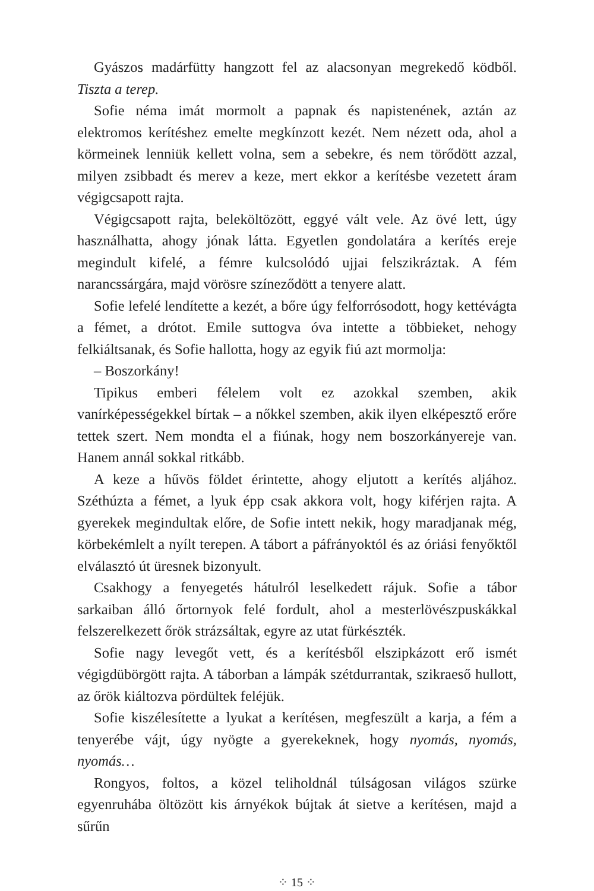Gyászos madárfütty hangzott fel az alacsonyan megrekedő ködből. Tiszta a terep.
Sofie néma imát mormolt a papnak és napistenének, aztán az elektromos kerítéshez emelte megkínzott kezét. Nem nézett oda, ahol a körmeinek lenniük kellett volna, sem a sebekre, és nem törődött azzal, milyen zsibbadt és merev a keze, mert ekkor a kerítésbe vezetett áram végigcsapott rajta.
Végigcsapott rajta, beleköltözött, eggyé vált vele. Az övé lett, úgy használhatta, ahogy jónak látta. Egyetlen gondolatára a kerítés ereje megindult kifelé, a fémre kulcsolódó ujjai felszikráztak. A fém narancssárgára, majd vörösre színeződött a tenyere alatt.
Sofie lefelé lendítette a kezét, a bőre úgy felforrósodott, hogy kettévágta a fémet, a drótot. Emile suttogva óva intette a többieket, nehogy felkiáltsanak, és Sofie hallotta, hogy az egyik fiú azt mormolja:
– Boszorkány!
Tipikus emberi félelem volt ez azokkal szemben, akik vanírképességekkel bírtak – a nőkkel szemben, akik ilyen elképesztő erőre tettek szert. Nem mondta el a fiúnak, hogy nem boszorkányereje van. Hanem annál sokkal ritkább.
A keze a hűvös földet érintette, ahogy eljutott a kerítés aljához. Széthúzta a fémet, a lyuk épp csak akkora volt, hogy kiférjen rajta. A gyerekek megindultak előre, de Sofie intett nekik, hogy maradjanak még, körbekémlelt a nyílt terepen. A tábort a páfrányoktól és az óriási fenyőktől elválasztó út üresnek bizonyult.
Csakhogy a fenyegetés hátulról leselkedett rájuk. Sofie a tábor sarkaiban álló őrtornyok felé fordult, ahol a mesterlövészpuskákkal felszerelkezett őrök strázsáltak, egyre az utat fürkészték.
Sofie nagy levegőt vett, és a kerítésből elszipkázott erő ismét végigdübörgött rajta. A táborban a lámpák szétdurrantak, szikraeső hullott, az őrök kiáltozva pördültek feléjük.
Sofie kiszélesítette a lyukat a kerítésen, megfeszült a karja, a fém a tenyerébe vájt, úgy nyögte a gyerekeknek, hogy nyomás, nyomás, nyomás…
Rongyos, foltos, a közel teliholdnál túlságosan világos szürke egyenruhába öltözött kis árnyékok bújtak át sietve a kerítésen, majd a sűrűn
⁘ 15 ⁘